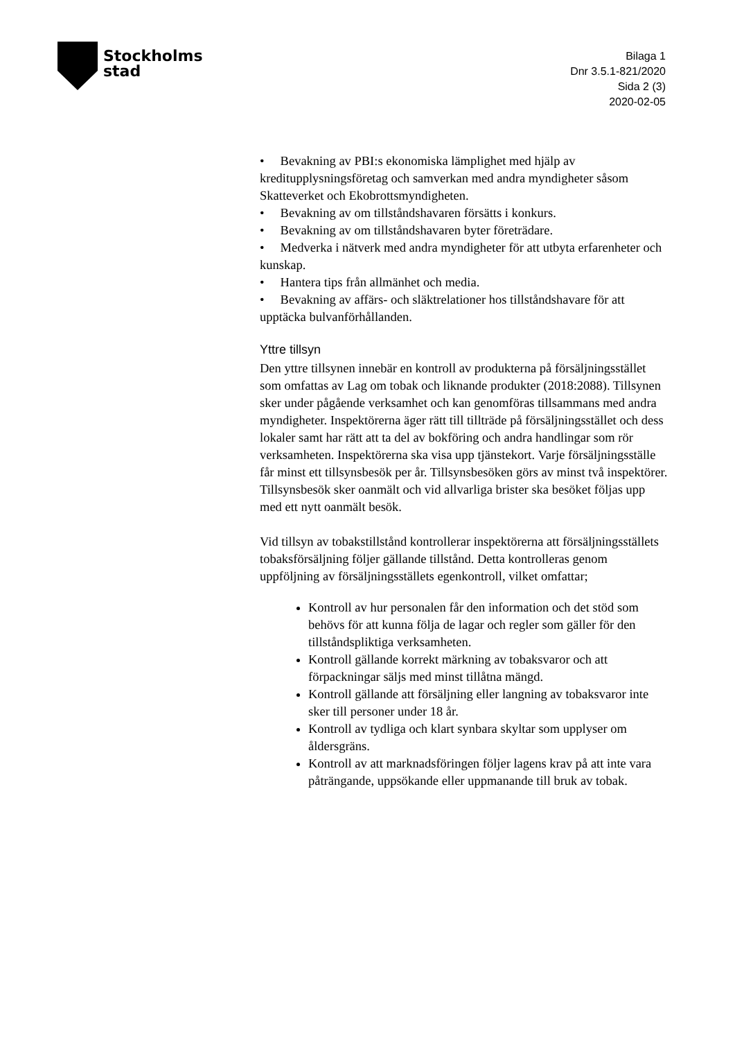Stockholms
stad
Bilaga 1
Dnr 3.5.1-821/2020
Sida 2 (3)
2020-02-05
• Bevakning av PBI:s ekonomiska lämplighet med hjälp av kreditupplysningsföretag och samverkan med andra myndigheter såsom Skatteverket och Ekobrottsmyndigheten.
• Bevakning av om tillståndshavaren försätts i konkurs.
• Bevakning av om tillståndshavaren byter företrädare.
• Medverka i nätverk med andra myndigheter för att utbyta erfarenheter och kunskap.
• Hantera tips från allmänhet och media.
• Bevakning av affärs- och släktrelationer hos tillståndshavare för att upptäcka bulvanförhållanden.
Yttre tillsyn
Den yttre tillsynen innebär en kontroll av produkterna på försäljningsstället som omfattas av Lag om tobak och liknande produkter (2018:2088). Tillsynen sker under pågående verksamhet och kan genomföras tillsammans med andra myndigheter. Inspektörerna äger rätt till tillträde på försäljningsstället och dess lokaler samt har rätt att ta del av bokföring och andra handlingar som rör verksamheten. Inspektörerna ska visa upp tjänstekort. Varje försäljningsställe får minst ett tillsynsbesök per år. Tillsynsbesöken görs av minst två inspektörer. Tillsynsbesök sker oanmält och vid allvarliga brister ska besöket följas upp med ett nytt oanmält besök.
Vid tillsyn av tobakstillstånd kontrollerar inspektörerna att försäljningsställets tobaksförsäljning följer gällande tillstånd. Detta kontrolleras genom uppföljning av försäljningsställets egenkontroll, vilket omfattar;
Kontroll av hur personalen får den information och det stöd som behövs för att kunna följa de lagar och regler som gäller för den tillståndspliktiga verksamheten.
Kontroll gällande korrekt märkning av tobaksvaror och att förpackningar säljs med minst tillåtna mängd.
Kontroll gällande att försäljning eller langning av tobaksvaror inte sker till personer under 18 år.
Kontroll av tydliga och klart synbara skyltar som upplyser om åldersgräns.
Kontroll av att marknadsföringen följer lagens krav på att inte vara påträngande, uppsökande eller uppmanande till bruk av tobak.